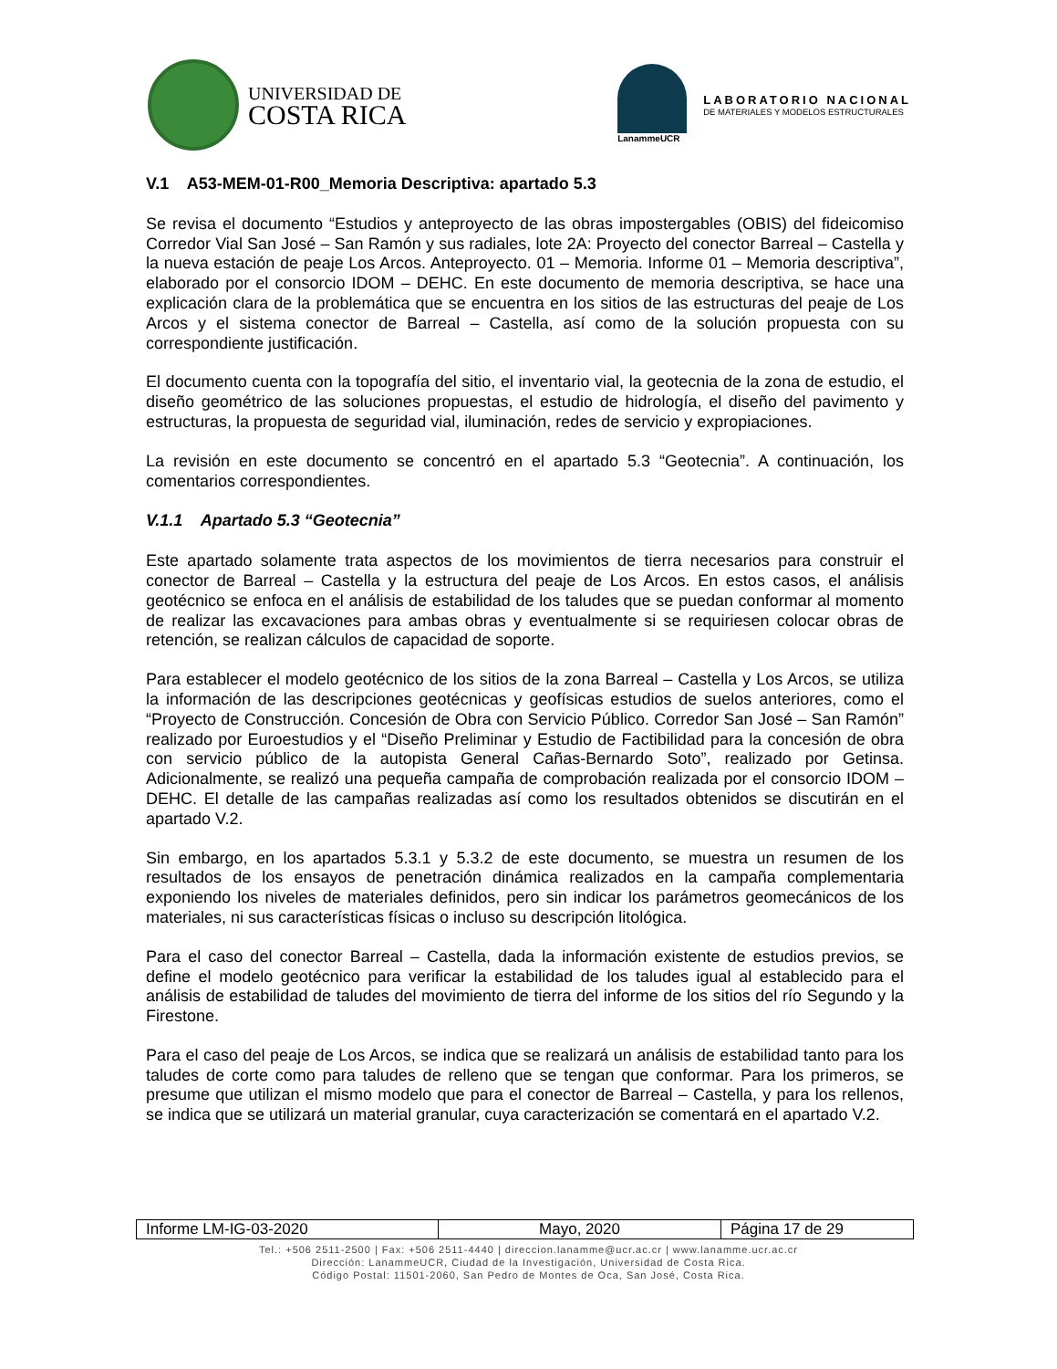UNIVERSIDAD DE
COSTA RICA
LanammeUCR
LABORATORIO NACIONAL
DE MATERIALES Y MODELOS ESTRUCTURALES
V.1 A53-MEM-01-R00_Memoria Descriptiva: apartado 5.3
Se revisa el documento “Estudios y anteproyecto de las obras impostergables (OBIS) del fideicomiso Corredor Vial San José – San Ramón y sus radiales, lote 2A: Proyecto del conector Barreal – Castella y la nueva estación de peaje Los Arcos. Anteproyecto. 01 – Memoria. Informe 01 – Memoria descriptiva”, elaborado por el consorcio IDOM – DEHC. En este documento de memoria descriptiva, se hace una explicación clara de la problemática que se encuentra en los sitios de las estructuras del peaje de Los Arcos y el sistema conector de Barreal – Castella, así como de la solución propuesta con su correspondiente justificación.
El documento cuenta con la topografía del sitio, el inventario vial, la geotecnia de la zona de estudio, el diseño geométrico de las soluciones propuestas, el estudio de hidrología, el diseño del pavimento y estructuras, la propuesta de seguridad vial, iluminación, redes de servicio y expropiaciones.
La revisión en este documento se concentró en el apartado 5.3 “Geotecnia”. A continuación, los comentarios correspondientes.
V.1.1 Apartado 5.3 “Geotecnia”
Este apartado solamente trata aspectos de los movimientos de tierra necesarios para construir el conector de Barreal – Castella y la estructura del peaje de Los Arcos. En estos casos, el análisis geotécnico se enfoca en el análisis de estabilidad de los taludes que se puedan conformar al momento de realizar las excavaciones para ambas obras y eventualmente si se requiriesen colocar obras de retención, se realizan cálculos de capacidad de soporte.
Para establecer el modelo geotécnico de los sitios de la zona Barreal – Castella y Los Arcos, se utiliza la información de las descripciones geotécnicas y geofísicas estudios de suelos anteriores, como el “Proyecto de Construcción. Concesión de Obra con Servicio Público. Corredor San José – San Ramón” realizado por Euroestudios y el “Diseño Preliminar y Estudio de Factibilidad para la concesión de obra con servicio público de la autopista General Cañas-Bernardo Soto”, realizado por Getinsa. Adicionalmente, se realizó una pequeña campaña de comprobación realizada por el consorcio IDOM – DEHC. El detalle de las campañas realizadas así como los resultados obtenidos se discutirán en el apartado V.2.
Sin embargo, en los apartados 5.3.1 y 5.3.2 de este documento, se muestra un resumen de los resultados de los ensayos de penetración dinámica realizados en la campaña complementaria exponiendo los niveles de materiales definidos, pero sin indicar los parámetros geomecánicos de los materiales, ni sus características físicas o incluso su descripción litológica.
Para el caso del conector Barreal – Castella, dada la información existente de estudios previos, se define el modelo geotécnico para verificar la estabilidad de los taludes igual al establecido para el análisis de estabilidad de taludes del movimiento de tierra del informe de los sitios del río Segundo y la Firestone.
Para el caso del peaje de Los Arcos, se indica que se realizará un análisis de estabilidad tanto para los taludes de corte como para taludes de relleno que se tengan que conformar. Para los primeros, se presume que utilizan el mismo modelo que para el conector de Barreal – Castella, y para los rellenos, se indica que se utilizará un material granular, cuya caracterización se comentará en el apartado V.2.
| Informe LM-IG-03-2020 | Mayo, 2020 | Página 17 de 29 |
Tel.: +506 2511-2500 | Fax: +506 2511-4440 | direccion.lanamme@ucr.ac.cr | www.lanamme.ucr.ac.cr
Dirección: LanammeUCR, Ciudad de la Investigación, Universidad de Costa Rica.
Código Postal: 11501-2060, San Pedro de Montes de Oca, San José, Costa Rica.